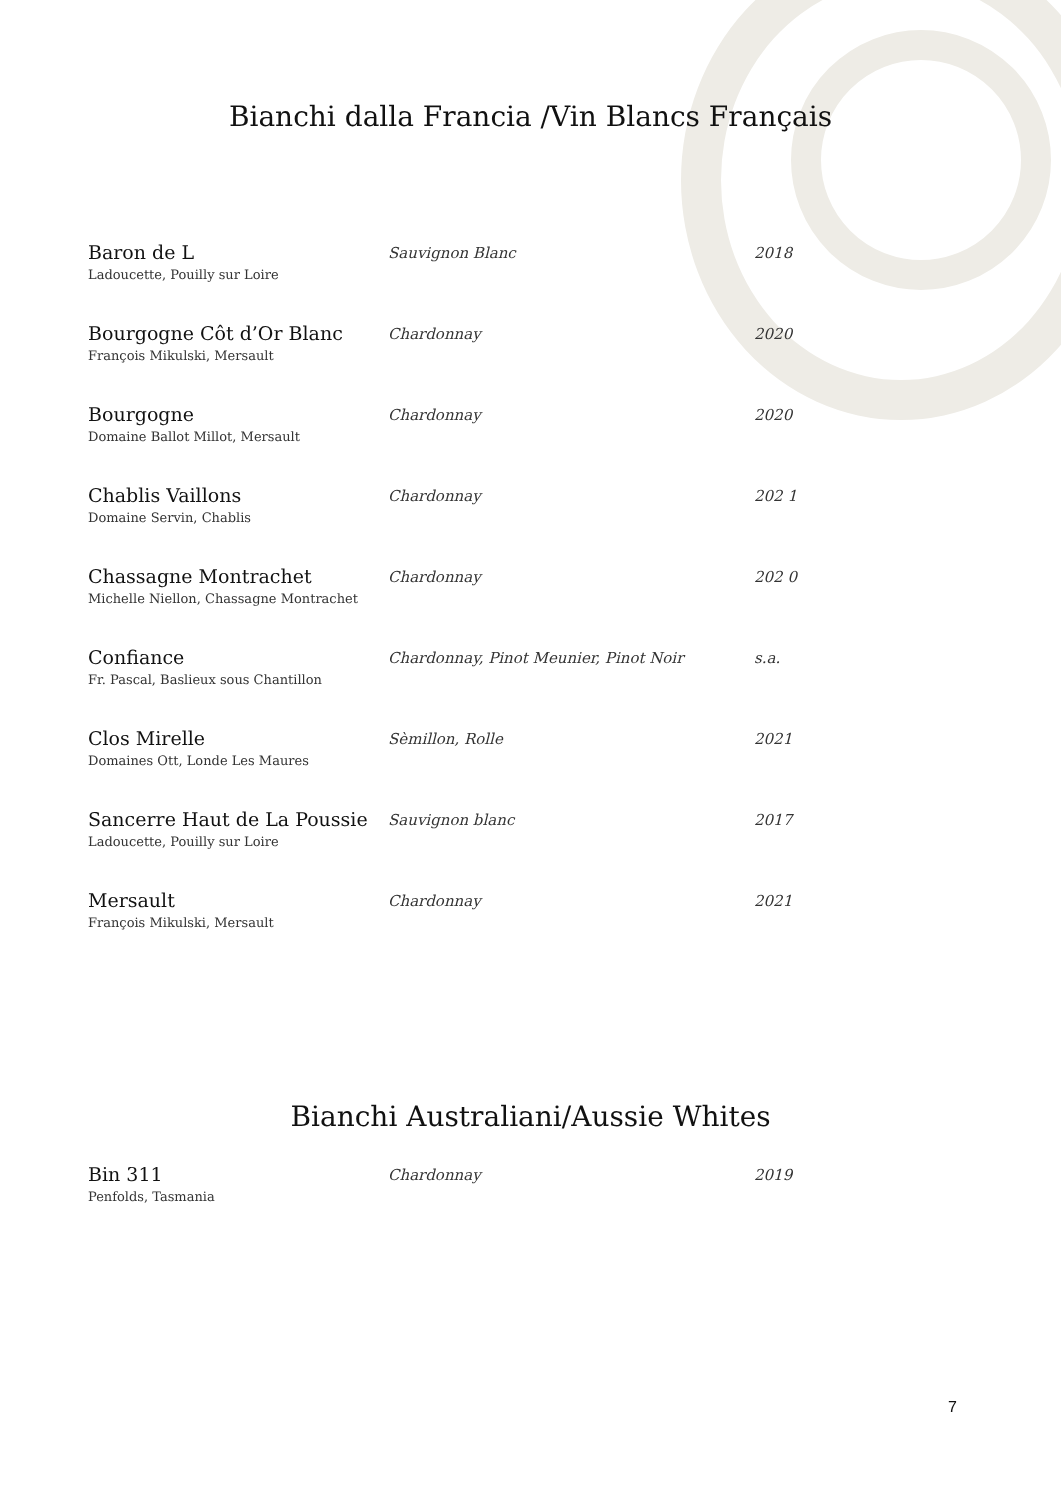Bianchi dalla Francia /Vin Blancs Français
| Baron de L Ladoucette, Pouilly sur Loire | Sauvignon Blanc | 2018 |
| Bourgogne Côt d’Or Blanc François Mikulski, Mersault | Chardonnay | 2020 |
| Bourgogne Domaine Ballot Millot, Mersault | Chardonnay | 2020 |
| Chablis Vaillons Domaine Servin, Chablis | Chardonnay | 202 1 |
| Chassagne Montrachet Michelle Niellon, Chassagne Montrachet | Chardonnay | 202 0 |
| Confiance Fr. Pascal, Baslieux sous Chantillon | Chardonnay, Pinot Meunier, Pinot Noir | s.a. |
| Clos Mirelle Domaines Ott, Londe Les Maures | Sèmillon, Rolle | 2021 |
| Sancerre Haut de La Poussie Ladoucette, Pouilly sur Loire | Sauvignon blanc | 2017 |
| Mersault François Mikulski, Mersault | Chardonnay | 2021 |
Bianchi Australiani/Aussie Whites
| Bin 311 Penfolds, Tasmania | Chardonnay | 2019 |
7